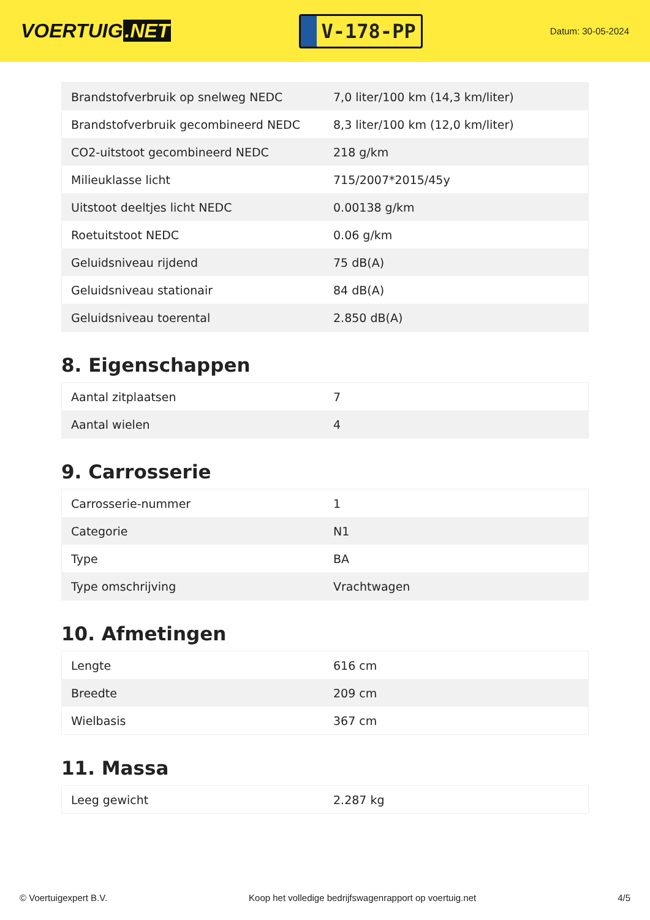VOERTUIG.NET
V-178-PP
Datum: 30-05-2024
| Brandstofverbruik op snelweg NEDC | 7,0 liter/100 km (14,3 km/liter) |
| Brandstofverbruik gecombineerd NEDC | 8,3 liter/100 km (12,0 km/liter) |
| CO2-uitstoot gecombineerd NEDC | 218 g/km |
| Milieuklasse licht | 715/2007*2015/45y |
| Uitstoot deeltjes licht NEDC | 0.00138 g/km |
| Roetuitstoot NEDC | 0.06 g/km |
| Geluidsniveau rijdend | 75 dB(A) |
| Geluidsniveau stationair | 84 dB(A) |
| Geluidsniveau toerental | 2.850 dB(A) |
8. Eigenschappen
| Aantal zitplaatsen | 7 |
| Aantal wielen | 4 |
9. Carrosserie
| Carrosserie-nummer | 1 |
| Categorie | N1 |
| Type | BA |
| Type omschrijving | Vrachtwagen |
10. Afmetingen
| Lengte | 616 cm |
| Breedte | 209 cm |
| Wielbasis | 367 cm |
11. Massa
| Leeg gewicht | 2.287 kg |
© Voertuigexpert B.V. Koop het volledige bedrijfswagenrapport op voertuig.net 4/5